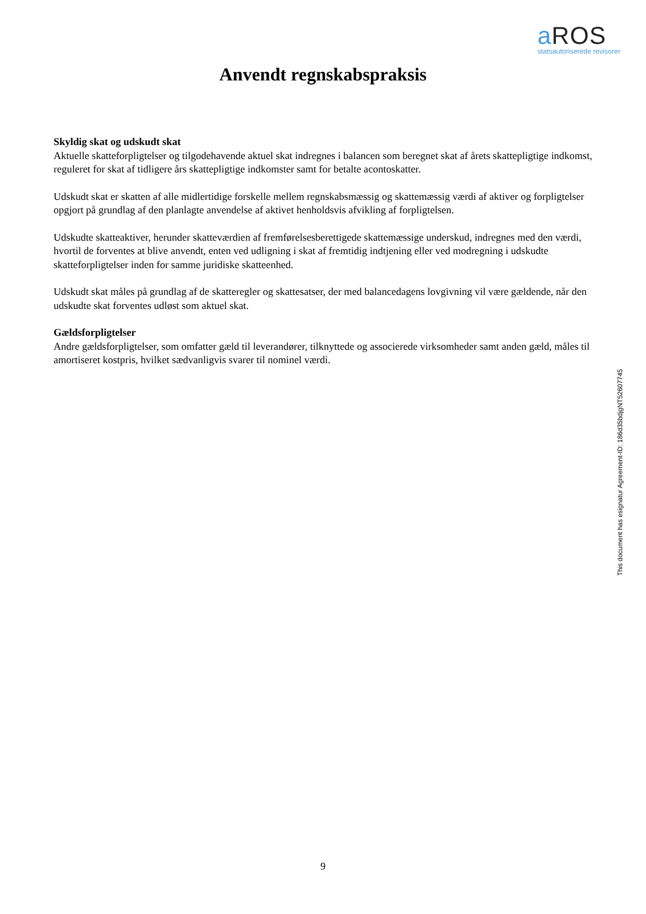a ROS
statsautoriserede revisorer
Anvendt regnskabspraksis
Skyldig skat og udskudt skat
Aktuelle skatteforpligtelser og tilgodehavende aktuel skat indregnes i balancen som beregnet skat af årets skattepligtige indkomst, reguleret for skat af tidligere års skattepligtige indkomster samt for betalte acontoskatter.
Udskudt skat er skatten af alle midlertidige forskelle mellem regnskabsmæssig og skattemæssig værdi af aktiver og forpligtelser opgjort på grundlag af den planlagte anvendelse af aktivet henholdsvis afvikling af forpligtelsen.
Udskudte skatteaktiver, herunder skatteværdien af fremførelsesberettigede skattemæssige underskud, indregnes med den værdi, hvortil de forventes at blive anvendt, enten ved udligning i skat af fremtidig indtjening eller ved modregning i udskudte skatteforpligtelser inden for samme juridiske skatteenhed.
Udskudt skat måles på grundlag af de skatteregler og skattesatser, der med balancedagens lovgivning vil være gældende, når den udskudte skat forventes udløst som aktuel skat.
Gældsforpligtelser
Andre gældsforpligtelser, som omfatter gæld til leverandører, tilknyttede og associerede virksomheder samt anden gæld, måles til amortiseret kostpris, hvilket sædvanligvis svarer til nominel værdi.
This document has esignatur Agreement-ID: 186d35bdjgNT52607745
9